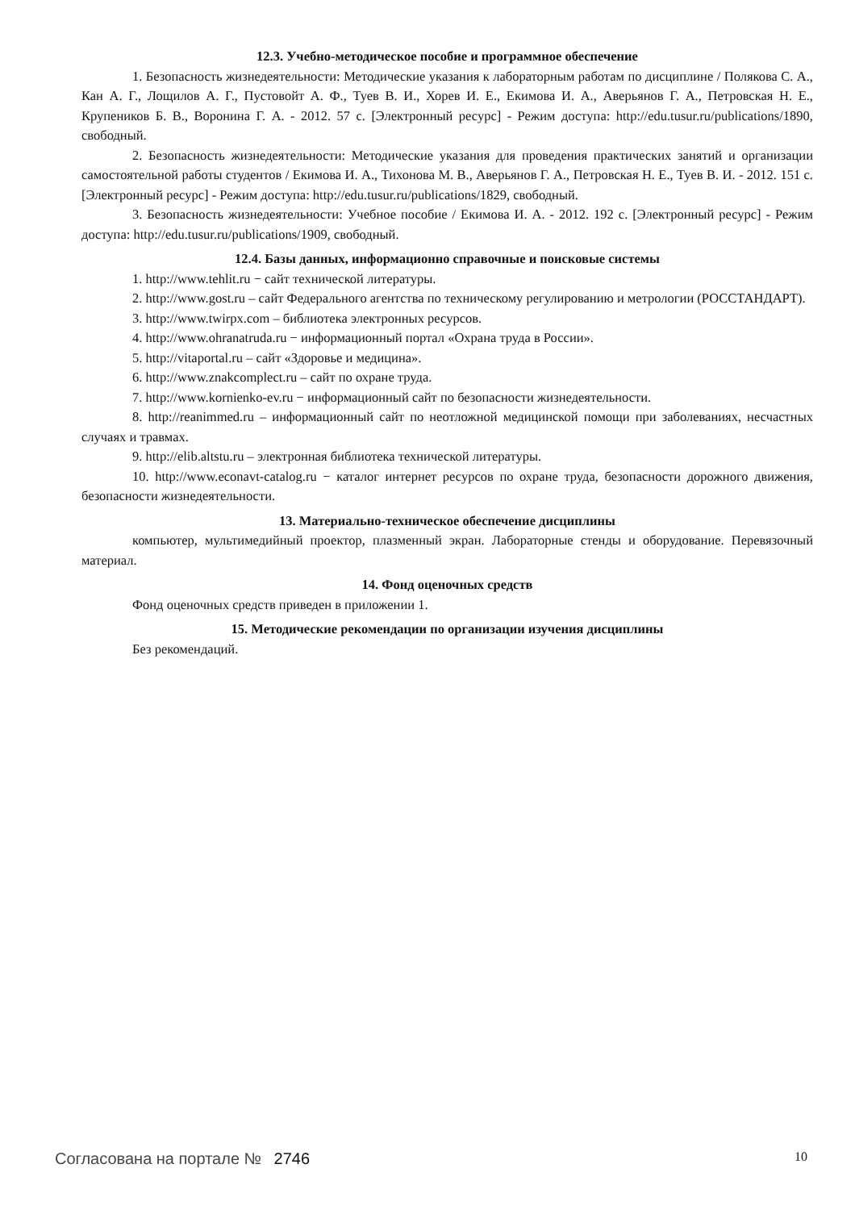12.3. Учебно-методическое пособие и программное обеспечение
1. Безопасность жизнедеятельности: Методические указания к лабораторным работам по дисциплине / Полякова С. А., Кан А. Г., Лощилов А. Г., Пустовойт А. Ф., Туев В. И., Хорев И. Е., Екимова И. А., Аверьянов Г. А., Петровская Н. Е., Крупеников Б. В., Воронина Г. А. - 2012. 57 с. [Электронный ресурс] - Режим доступа: http://edu.tusur.ru/publications/1890, свободный.
2. Безопасность жизнедеятельности: Методические указания для проведения практических занятий и организации самостоятельной работы студентов / Екимова И. А., Тихонова М. В., Аверьянов Г. А., Петровская Н. Е., Туев В. И. - 2012. 151 с. [Электронный ресурс] - Режим доступа: http://edu.tusur.ru/publications/1829, свободный.
3. Безопасность жизнедеятельности: Учебное пособие / Екимова И. А. - 2012. 192 с. [Электронный ресурс] - Режим доступа: http://edu.tusur.ru/publications/1909, свободный.
12.4. Базы данных, информационно справочные и поисковые системы
1. http://www.tehlit.ru − сайт технической литературы.
2. http://www.gost.ru – сайт Федерального агентства по техническому регулированию и метрологии (РОССТАНДАРТ).
3. http://www.twirpx.com – библиотека электронных ресурсов.
4. http://www.ohranatruda.ru − информационный портал «Охрана труда в России».
5. http://vitaportal.ru – сайт «Здоровье и медицина».
6. http://www.znakcomplect.ru – сайт по охране труда.
7. http://www.kornienko-ev.ru − информационный сайт по безопасности жизнедеятельности.
8. http://reanimmed.ru – информационный сайт по неотложной медицинской помощи при заболеваниях, несчастных случаях и травмах.
9. http://elib.altstu.ru – электронная библиотека технической литературы.
10. http://www.econavt-catalog.ru − каталог интернет ресурсов по охране труда, безопасности дорожного движения, безопасности жизнедеятельности.
13. Материально-техническое обеспечение дисциплины
компьютер, мультимедийный проектор, плазменный экран. Лабораторные стенды и оборудование. Перевязочный материал.
14. Фонд оценочных средств
Фонд оценочных средств приведен в приложении 1.
15. Методические рекомендации по организации изучения дисциплины
Без рекомендаций.
Согласована на портале № 2746 10